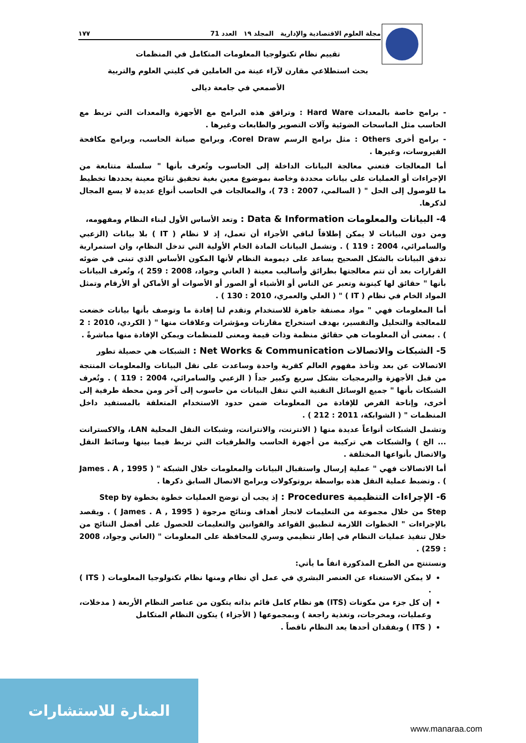مجلة العلوم الاقتصادية والإدارية المجلد ١٩ العدد 71 ١٧٧
تقييم نظام تكنولوجيا المعلومات المتكامل في المنظمات
بحث استطلاعي مقارن لآراء عينة من العاملين في كليتي العلوم والتربية
الأصمعي في جامعة ديالى
- برامج خاصة بالمعدات Hard Ware : وترافق هذه البرامج مع الأجهزة والمعدات التي تربط مع الحاسب مثل الماسحات الضوئية وآلات التصوير والطابعات وغيرها .
- برامج أخرى Others : مثل برامج الرسم Corel Draw، وبرامج صيانة الحاسب، وبرامج مكافحة الفيروسات، وغيرها .
أما المعالجات فتعني معالجة البيانات الداخلة إلى الحاسوب وتُعرف بأنها " سلسلة متتابعة من الإجراءات أو العمليات على بيانات محددة وخاصة بموضوع معين بغية تحقيق نتائج معينة يحددها تخطيط ما للوصول إلى الحل " ( السالمي، 2007 : 73 )، والمعالجات في الحاسب أنواع عديدة لا يسع المجال لذكرها.
4- البيانات والمعلومات Data & Information : وتعد الأساس الأول لبناء النظام ومفهومه،
ومن دون البيانات لا يمكن إطلاقاً لباقي الأجزاء أن تعمل، إذ لا نظام ( IT ) بلا بيانات (الزعبي والسامرائي، 2004 : 119 ) . وتشمل البيانات المادة الخام الأولية التي تدخل النظام، وان استمرارية تدفق البيانات بالشكل الصحيح يساعد على ديمومة النظام لأنها المكون الأساس الذي تبنى في ضوئه القرارات بعد أن تتم معالجتها بطرائق وأساليب معينة ( العاني وجواد، 2008 : 259 )، وتُعرف البيانات بأنها " حقائق لها كينونة وتعبر عن الناس أو الأشياء أو الصور أو الأصوات أو الأماكن أو الأرقام وتمثل المواد الخام في نظام ( IT ) " ( العلي والعمري، 2010 : 130 ) .
أما المعلومات فهي " مواد مصنفة جاهزة للاستخدام وتقدم لنا إفادة ما وتوصف بأنها بيانات خضعت للمعالجة والتحليل والتفسير، بهدف استخراج مقارنات ومؤشرات وعلاقات منها " ( الكردي، 2010 : 2 ) . بمعنى أن المعلومات هي حقائق منظمة وذات قيمة ومعنى للمنظمات ويمكن الإفادة منها مباشرةً .
5- الشبكات والاتصالات Net Works & Communication : الشبكات هي حصيلة تطور
الاتصالات عن بعد وتأخذ مفهوم العالم كقرية واحدة وساعدت على نقل البيانات والمعلومات المنتجة من قبل الأجهزة والبرمجيات بشكل سريع وكبير جداً ( الزعبي والسامرائي، 2004 : 119 ) . وتُعرف الشبكات بأنها " جميع الوسائل التقنية التي تنقل البيانات من حاسوب إلى آخر ومن محطة طرفية إلى أخرى، وإتاحة الفرص للإفادة من المعلومات ضمن حدود الاستخدام المتعلقة بالمستفيد داخل المنظمات " ( الشوابكة، 2011 : 212 ) .
وتشمل الشبكات أنواعاً عديدة منها ( الانترنت، والانترانت، وشبكات النقل المحلية LAN، والاكسترانت ... الخ ) والشبكات هي تركيبة من أجهزة الحاسب والطرفيات التي تربط فيما بينها وسائط النقل والاتصال بأنواعها المختلفة .
أما الاتصالات فهي " عملية إرسال واستقبال البيانات والمعلومات خلال الشبكة " ( James . A , 1995 ) . وتضبط عملية النقل هذه بواسطة بروتوكولات وبرامج الاتصال السابق ذكرها .
6- الإجراءات التنظيمية Procedures : إذ يجب أن توضح العمليات خطوة بخطوة Step by
Step من خلال مجموعة من التعليمات لانجاز أهداف ونتائج مرجوة ( James . A , 1995 ) . ويقصد بالإجراءات " الخطوات اللازمة لتطبيق القواعد والقوانين والتعليمات للحصول على أفضل النتائج من خلال تنفيذ عمليات النظام في إطار تنظيمي وسري للمحافظة على المعلومات " (العاني وجواد، 2008 : 259) .
ونستنتج من الطرح المذكورة انفاً ما يأتي:
لا يمكن الاستغناء عن العنصر البشري في عمل أي نظام ومنها نظام تكنولوجيا المعلومات ( ITS ) .
إن كل جزء من مكونات (ITS) هو نظام كامل قائم بذاته يتكون من عناصر النظام الأربعة ( مدخلات، وعمليات، ومخرجات، وتغذية راجعة ) وبمجموعها ( الأجزاء ) يتكون النظام المتكامل
( ITS ) وبفقدان أحدها يعد النظام ناقصاً .
المنارة للاستشارات
www.manaraa.com